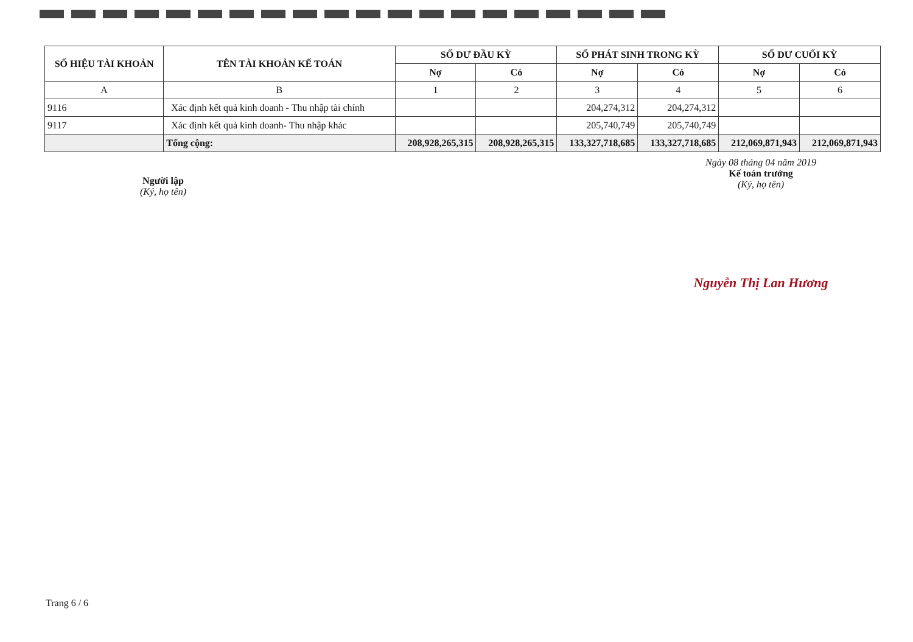| SỐ HIỆU TÀI KHOẢN | TÊN TÀI KHOẢN KẾ TOÁN | SỐ DƯ ĐẦU KỲ | | SỐ PHÁT SINH TRONG KỲ | | SỐ DƯ CUỐI KỲ | |
| --- | --- | --- | --- | --- | --- | --- | --- |
| | | Nợ | Có | Nợ | Có | Nợ | Có |
| A | B | 1 | 2 | 3 | 4 | 5 | 6 |
| 9116 | Xác định kết quả kinh doanh - Thu nhập tài chính | | | 204,274,312 | 204,274,312 | | |
| 9117 | Xác định kết quả kinh doanh- Thu nhập khác | | | 205,740,749 | 205,740,749 | | |
| | Tổng cộng: | 208,928,265,315 | 208,928,265,315 | 133,327,718,685 | 133,327,718,685 | 212,069,871,943 | 212,069,871,943 |
Người lập
(Ký, họ tên)
Ngày 08 tháng 04 năm 2019
Kế toán trưởng
(Ký, họ tên)
Nguyễn Thị Lan Hương
Trang 6 / 6